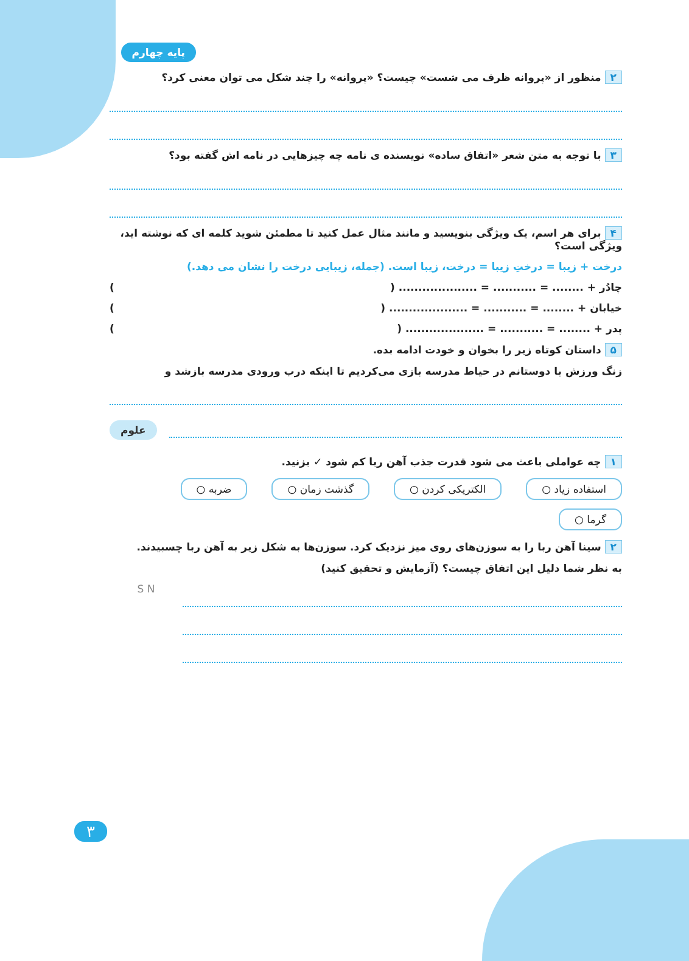پایه چهارم
۲ منظور از «پروانه ظرف می شست» چیست؟ «پروانه» را چند شکل می توان معنی کرد؟
۳ با توجه به متن شعر «اتفاق ساده» نویسنده ی نامه چه چیزهایی در نامه اش گفته بود؟
۴ برای هر اسم، یک ویژگی بنویسید و مانند مثال عمل کنید تا مطمئن شوید کلمه ای که نوشته اید، ویژگی است؟
درخت + زیبا = درختِ زیبا = درخت، زیبا است. (جمله، زیبایی درخت را نشان می دهد.)
چادُر + ........ = ........... = .................... ( )
خیابان + ........ = ........... = .................... ( )
پدر + ........ = ........... = .................... ( )
۵ داستان کوتاه زیر را بخوان و خودت ادامه بده.
زنگ ورزش با دوستانم در حیاط مدرسه بازی می‌کردیم تا اینکه درب ورودی مدرسه بازشد و
علوم
۱ چه عواملی باعث می شود قدرت جذب آهن ربا کم شود ✓ بزنید.
استفاده زیاد ○ الکتریکی کردن ○ گذشت زمان ○ ضربه ○ گرما ○
۲ سینا آهن ربا را به سوزن‌های روی میز نزدیک کرد. سوزن‌ها به شکل زیر به آهن ربا چسبیدند.
به نظر شما دلیل این اتفاق چیست؟ (آزمایش و تحقیق کنید)
S N
۳